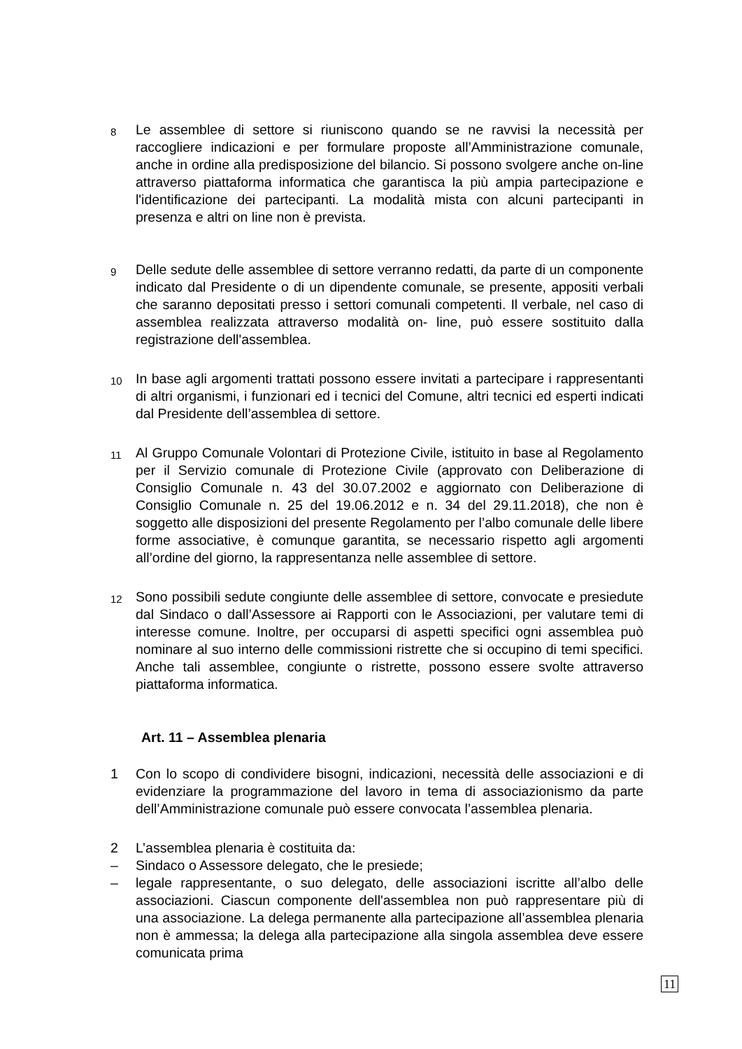8
Le assemblee di settore si riuniscono quando se ne ravvisi la necessità per raccogliere indicazioni e per formulare proposte all’Amministrazione comunale, anche in ordine alla predisposizione del bilancio. Si possono svolgere anche on-line attraverso piattaforma informatica che garantisca la più ampia partecipazione e l'identificazione dei partecipanti. La modalità mista con alcuni partecipanti in presenza e altri on line non è prevista.
9
Delle sedute delle assemblee di settore verranno redatti, da parte di un componente indicato dal Presidente o di un dipendente comunale, se presente, appositi verbali che saranno depositati presso i settori comunali competenti. Il verbale, nel caso di assemblea realizzata attraverso modalità on- line, può essere sostituito dalla registrazione dell'assemblea.
10
In base agli argomenti trattati possono essere invitati a partecipare i rappresentanti di altri organismi, i funzionari ed i tecnici del Comune, altri tecnici ed esperti indicati dal Presidente dell’assemblea di settore.
11
Al Gruppo Comunale Volontari di Protezione Civile, istituito in base al Regolamento per il Servizio comunale di Protezione Civile (approvato con Deliberazione di Consiglio Comunale n. 43 del 30.07.2002 e aggiornato con Deliberazione di Consiglio Comunale n. 25 del 19.06.2012 e n. 34 del 29.11.2018), che non è soggetto alle disposizioni del presente Regolamento per l’albo comunale delle libere forme associative, è comunque garantita, se necessario rispetto agli argomenti all’ordine del giorno, la rappresentanza nelle assemblee di settore.
12
Sono possibili sedute congiunte delle assemblee di settore, convocate e presiedute dal Sindaco o dall’Assessore ai Rapporti con le Associazioni, per valutare temi di interesse comune. Inoltre, per occuparsi di aspetti specifici ogni assemblea può nominare al suo interno delle commissioni ristrette che si occupino di temi specifici. Anche tali assemblee, congiunte o ristrette, possono essere svolte attraverso piattaforma informatica.
Art. 11 – Assemblea plenaria
1 Con lo scopo di condividere bisogni, indicazioni, necessità delle associazioni e di evidenziare la programmazione del lavoro in tema di associazionismo da parte dell’Amministrazione comunale può essere convocata l’assemblea plenaria.
2 L’assemblea plenaria è costituita da:
– Sindaco o Assessore delegato, che le presiede;
– legale rappresentante, o suo delegato, delle associazioni iscritte all’albo delle associazioni. Ciascun componente dell'assemblea non può rappresentare più di una associazione. La delega permanente alla partecipazione all’assemblea plenaria non è ammessa; la delega alla partecipazione alla singola assemblea deve essere comunicata prima
11